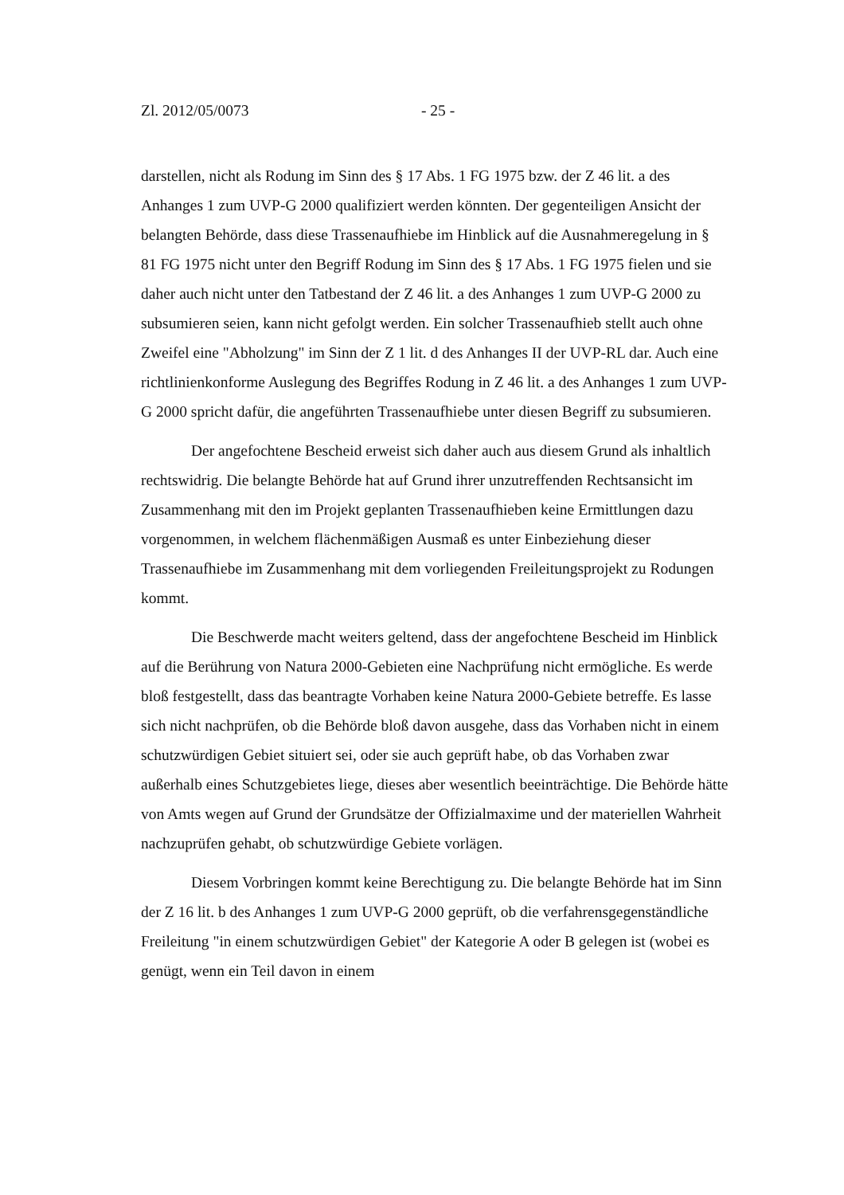Zl. 2012/05/0073 - 25 -
darstellen, nicht als Rodung im Sinn des § 17 Abs. 1 FG 1975 bzw. der Z 46 lit. a des Anhanges 1 zum UVP-G 2000 qualifiziert werden könnten. Der gegenteiligen Ansicht der belangten Behörde, dass diese Trassenaufhiebe im Hinblick auf die Ausnahmeregelung in § 81 FG 1975 nicht unter den Begriff Rodung im Sinn des § 17 Abs. 1 FG 1975 fielen und sie daher auch nicht unter den Tatbestand der Z 46 lit. a des Anhanges 1 zum UVP-G 2000 zu subsumieren seien, kann nicht gefolgt werden. Ein solcher Trassenaufhieb stellt auch ohne Zweifel eine "Abholzung" im Sinn der Z 1 lit. d des Anhanges II der UVP-RL dar. Auch eine richtlinienkonforme Auslegung des Begriffes Rodung in Z 46 lit. a des Anhanges 1 zum UVP-G 2000 spricht dafür, die angeführten Trassenaufhiebe unter diesen Begriff zu subsumieren.
Der angefochtene Bescheid erweist sich daher auch aus diesem Grund als inhaltlich rechtswidrig. Die belangte Behörde hat auf Grund ihrer unzutreffenden Rechtsansicht im Zusammenhang mit den im Projekt geplanten Trassenaufhieben keine Ermittlungen dazu vorgenommen, in welchem flächenmäßigen Ausmaß es unter Einbeziehung dieser Trassenaufhiebe im Zusammenhang mit dem vorliegenden Freileitungsprojekt zu Rodungen kommt.
Die Beschwerde macht weiters geltend, dass der angefochtene Bescheid im Hinblick auf die Berührung von Natura 2000-Gebieten eine Nachprüfung nicht ermögliche. Es werde bloß festgestellt, dass das beantragte Vorhaben keine Natura 2000-Gebiete betreffe. Es lasse sich nicht nachprüfen, ob die Behörde bloß davon ausgehe, dass das Vorhaben nicht in einem schutzwürdigen Gebiet situiert sei, oder sie auch geprüft habe, ob das Vorhaben zwar außerhalb eines Schutzgebietes liege, dieses aber wesentlich beeinträchtige. Die Behörde hätte von Amts wegen auf Grund der Grundsätze der Offizialmaxime und der materiellen Wahrheit nachzuprüfen gehabt, ob schutzwürdige Gebiete vorlägen.
Diesem Vorbringen kommt keine Berechtigung zu. Die belangte Behörde hat im Sinn der Z 16 lit. b des Anhanges 1 zum UVP-G 2000 geprüft, ob die verfahrensgegenständliche Freileitung "in einem schutzwürdigen Gebiet" der Kategorie A oder B gelegen ist (wobei es genügt, wenn ein Teil davon in einem